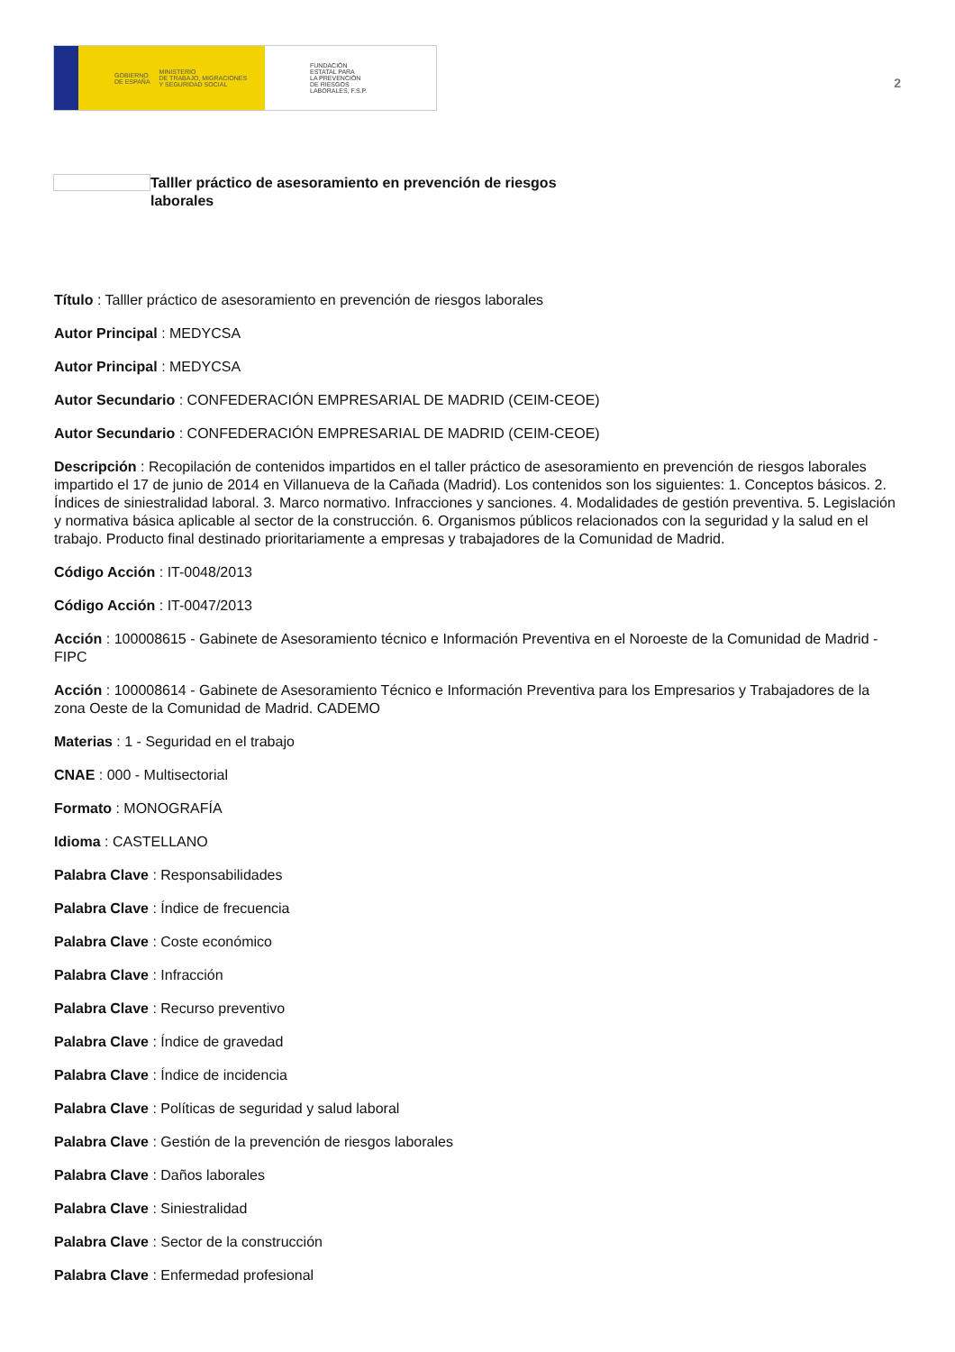GOBIERNO
DE ESPAÑA MINISTERIO
DE TRABAJO, MIGRACIONES
Y SEGURIDAD SOCIAL
FUNDACIÓN
ESTATAL PARA
LA PREVENCIÓN
DE RIESGOS
LABORALES, F.S.P.
2
Talller práctico de asesoramiento en prevención de riesgos laborales
Título : Talller práctico de asesoramiento en prevención de riesgos laborales
Autor Principal : MEDYCSA
Autor Principal : MEDYCSA
Autor Secundario : CONFEDERACIÓN EMPRESARIAL DE MADRID (CEIM-CEOE)
Autor Secundario : CONFEDERACIÓN EMPRESARIAL DE MADRID (CEIM-CEOE)
Descripción : Recopilación de contenidos impartidos en el taller práctico de asesoramiento en prevención de riesgos laborales impartido el 17 de junio de 2014 en Villanueva de la Cañada (Madrid). Los contenidos son los siguientes: 1. Conceptos básicos. 2. Índices de siniestralidad laboral. 3. Marco normativo. Infracciones y sanciones. 4. Modalidades de gestión preventiva. 5. Legislación y normativa básica aplicable al sector de la construcción. 6. Organismos públicos relacionados con la seguridad y la salud en el trabajo. Producto final destinado prioritariamente a empresas y trabajadores de la Comunidad de Madrid.
Código Acción : IT-0048/2013
Código Acción : IT-0047/2013
Acción : 100008615 - Gabinete de Asesoramiento técnico e Información Preventiva en el Noroeste de la Comunidad de Madrid - FIPC
Acción : 100008614 - Gabinete de Asesoramiento Técnico e Información Preventiva para los Empresarios y Trabajadores de la zona Oeste de la Comunidad de Madrid. CADEMO
Materias : 1 - Seguridad en el trabajo
CNAE : 000 - Multisectorial
Formato : MONOGRAFÍA
Idioma : CASTELLANO
Palabra Clave : Responsabilidades
Palabra Clave : Índice de frecuencia
Palabra Clave : Coste económico
Palabra Clave : Infracción
Palabra Clave : Recurso preventivo
Palabra Clave : Índice de gravedad
Palabra Clave : Índice de incidencia
Palabra Clave : Políticas de seguridad y salud laboral
Palabra Clave : Gestión de la prevención de riesgos laborales
Palabra Clave : Daños laborales
Palabra Clave : Siniestralidad
Palabra Clave : Sector de la construcción
Palabra Clave : Enfermedad profesional